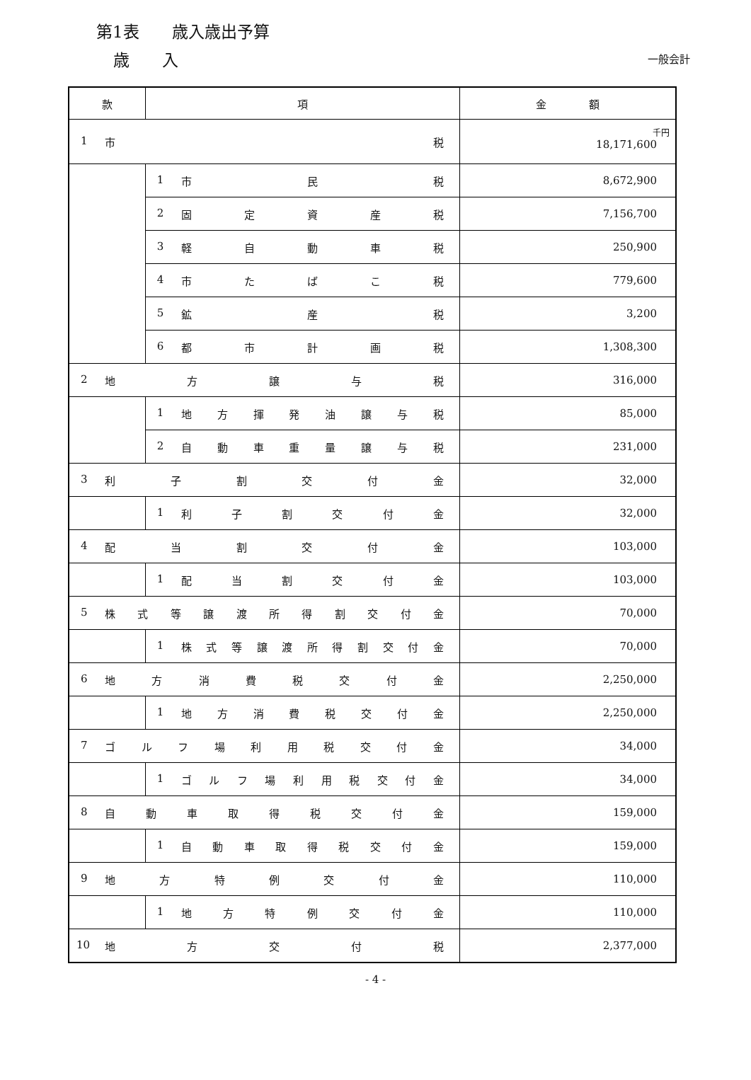第1表　　歳入歳出予算
歳　　入 一般会計
| 款 | 項 | 金 額 |
| --- | --- | --- |
| 1 市 税 | | 千円 18,171,600 |
| | 1 市 民 税 | 8,672,900 |
| | 2 固 定 資 産 税 | 7,156,700 |
| | 3 軽 自 動 車 税 | 250,900 |
| | 4 市 た ば こ 税 | 779,600 |
| | 5 鉱 産 税 | 3,200 |
| | 6 都 市 計 画 税 | 1,308,300 |
| 2 地 方 譲 与 税 | | 316,000 |
| | 1 地 方 揮 発 油 譲 与 税 | 85,000 |
| | 2 自 動 車 重 量 譲 与 税 | 231,000 |
| 3 利 子 割 交 付 金 | | 32,000 |
| | 1 利 子 割 交 付 金 | 32,000 |
| 4 配 当 割 交 付 金 | | 103,000 |
| | 1 配 当 割 交 付 金 | 103,000 |
| 5 株 式 等 譲 渡 所 得 割 交 付 金 | | 70,000 |
| | 1 株 式 等 譲 渡 所 得 割 交 付 金 | 70,000 |
| 6 地 方 消 費 税 交 付 金 | | 2,250,000 |
| | 1 地 方 消 費 税 交 付 金 | 2,250,000 |
| 7 ゴ ル フ 場 利 用 税 交 付 金 | | 34,000 |
| | 1 ゴ ル フ 場 利 用 税 交 付 金 | 34,000 |
| 8 自 動 車 取 得 税 交 付 金 | | 159,000 |
| | 1 自 動 車 取 得 税 交 付 金 | 159,000 |
| 9 地 方 特 例 交 付 金 | | 110,000 |
| | 1 地 方 特 例 交 付 金 | 110,000 |
| 10 地 方 交 付 税 | | 2,377,000 |
- 4 -